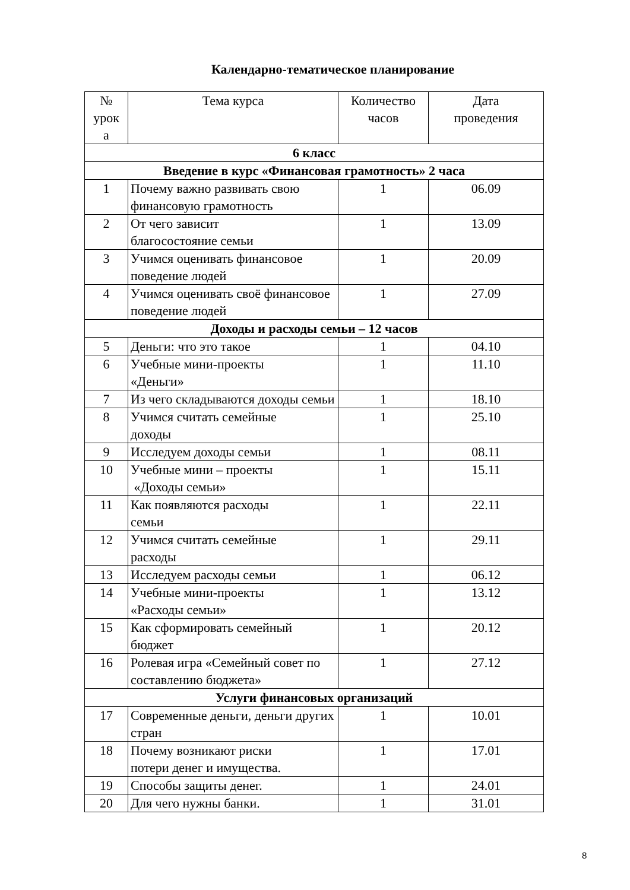Календарно-тематическое планирование
| № урок а | Тема курса | Количество часов | Дата проведения |
| --- | --- | --- | --- |
| 6 класс | | | |
| Введение в курс «Финансовая грамотность» 2 часа | | | |
| 1 | Почему важно развивать свою финансовую грамотность | 1 | 06.09 |
| 2 | От чего зависит благосостояние семьи | 1 | 13.09 |
| 3 | Учимся оценивать финансовое поведение людей | 1 | 20.09 |
| 4 | Учимся оценивать своё финансовое поведение людей | 1 | 27.09 |
| Доходы и расходы семьи – 12 часов | | | |
| 5 | Деньги: что это такое | 1 | 04.10 |
| 6 | Учебные мини-проекты «Деньги» | 1 | 11.10 |
| 7 | Из чего складываются доходы семьи | 1 | 18.10 |
| 8 | Учимся считать семейные доходы | 1 | 25.10 |
| 9 | Исследуем доходы семьи | 1 | 08.11 |
| 10 | Учебные мини – проекты «Доходы семьи» | 1 | 15.11 |
| 11 | Как появляются расходы семьи | 1 | 22.11 |
| 12 | Учимся считать семейные расходы | 1 | 29.11 |
| 13 | Исследуем расходы семьи | 1 | 06.12 |
| 14 | Учебные мини-проекты «Расходы семьи» | 1 | 13.12 |
| 15 | Как сформировать семейный бюджет | 1 | 20.12 |
| 16 | Ролевая игра «Семейный совет по составлению бюджета» | 1 | 27.12 |
| Услуги финансовых организаций | | | |
| 17 | Современные деньги, деньги других стран | 1 | 10.01 |
| 18 | Почему возникают риски потери денег и имущества. | 1 | 17.01 |
| 19 | Способы защиты денег. | 1 | 24.01 |
| 20 | Для чего нужны банки. | 1 | 31.01 |
8